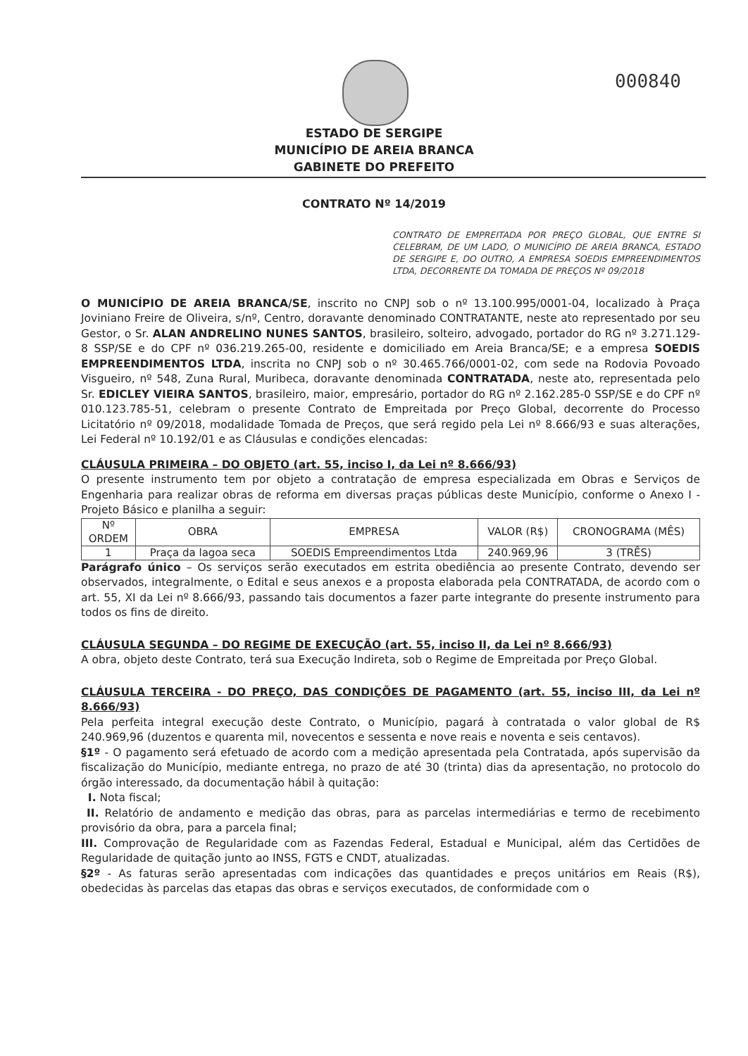000840
ESTADO DE SERGIPE
MUNICÍPIO DE AREIA BRANCA
GABINETE DO PREFEITO
CONTRATO Nº 14/2019
CONTRATO DE EMPREITADA POR PREÇO GLOBAL, QUE ENTRE SI CELEBRAM, DE UM LADO, O MUNICÍPIO DE AREIA BRANCA, ESTADO DE SERGIPE E, DO OUTRO, A EMPRESA SOEDIS EMPREENDIMENTOS LTDA, DECORRENTE DA TOMADA DE PREÇOS Nº 09/2018
O MUNICÍPIO DE AREIA BRANCA/SE, inscrito no CNPJ sob o nº 13.100.995/0001-04, localizado à Praça Joviniano Freire de Oliveira, s/nº, Centro, doravante denominado CONTRATANTE, neste ato representado por seu Gestor, o Sr. ALAN ANDRELINO NUNES SANTOS, brasileiro, solteiro, advogado, portador do RG nº 3.271.129-8 SSP/SE e do CPF nº 036.219.265-00, residente e domiciliado em Areia Branca/SE; e a empresa SOEDIS EMPREENDIMENTOS LTDA, inscrita no CNPJ sob o nº 30.465.766/0001-02, com sede na Rodovia Povoado Visgueiro, nº 548, Zuna Rural, Muribeca, doravante denominada CONTRATADA, neste ato, representada pelo Sr. EDICLEY VIEIRA SANTOS, brasileiro, maior, empresário, portador do RG nº 2.162.285-0 SSP/SE e do CPF nº 010.123.785-51, celebram o presente Contrato de Empreitada por Preço Global, decorrente do Processo Licitatório nº 09/2018, modalidade Tomada de Preços, que será regido pela Lei nº 8.666/93 e suas alterações, Lei Federal nº 10.192/01 e as Cláusulas e condições elencadas:
CLÁUSULA PRIMEIRA – DO OBJETO (art. 55, inciso I, da Lei nº 8.666/93)
O presente instrumento tem por objeto a contratação de empresa especializada em Obras e Serviços de Engenharia para realizar obras de reforma em diversas praças públicas deste Município, conforme o Anexo I - Projeto Básico e planilha a seguir:
| Nº ORDEM | OBRA | EMPRESA | VALOR (R$) | CRONOGRAMA (MÊS) |
| 1 | Praça da lagoa seca | SOEDIS Empreendimentos Ltda | 240.969,96 | 3 (TRÊS) |
Parágrafo único – Os serviços serão executados em estrita obediência ao presente Contrato, devendo ser observados, integralmente, o Edital e seus anexos e a proposta elaborada pela CONTRATADA, de acordo com o art. 55, XI da Lei nº 8.666/93, passando tais documentos a fazer parte integrante do presente instrumento para todos os fins de direito.
CLÁUSULA SEGUNDA – DO REGIME DE EXECUÇÃO (art. 55, inciso II, da Lei nº 8.666/93)
A obra, objeto deste Contrato, terá sua Execução Indireta, sob o Regime de Empreitada por Preço Global.
CLÁUSULA TERCEIRA - DO PREÇO, DAS CONDIÇÕES DE PAGAMENTO (art. 55, inciso III, da Lei nº 8.666/93)
Pela perfeita integral execução deste Contrato, o Município, pagará à contratada o valor global de R$ 240.969,96 (duzentos e quarenta mil, novecentos e sessenta e nove reais e noventa e seis centavos).
§1º - O pagamento será efetuado de acordo com a medição apresentada pela Contratada, após supervisão da fiscalização do Município, mediante entrega, no prazo de até 30 (trinta) dias da apresentação, no protocolo do órgão interessado, da documentação hábil à quitação:
I. Nota fiscal;
II. Relatório de andamento e medição das obras, para as parcelas intermediárias e termo de recebimento provisório da obra, para a parcela final;
III. Comprovação de Regularidade com as Fazendas Federal, Estadual e Municipal, além das Certidões de Regularidade de quitação junto ao INSS, FGTS e CNDT, atualizadas.
§2º - As faturas serão apresentadas com indicações das quantidades e preços unitários em Reais (R$), obedecidas às parcelas das etapas das obras e serviços executados, de conformidade com o